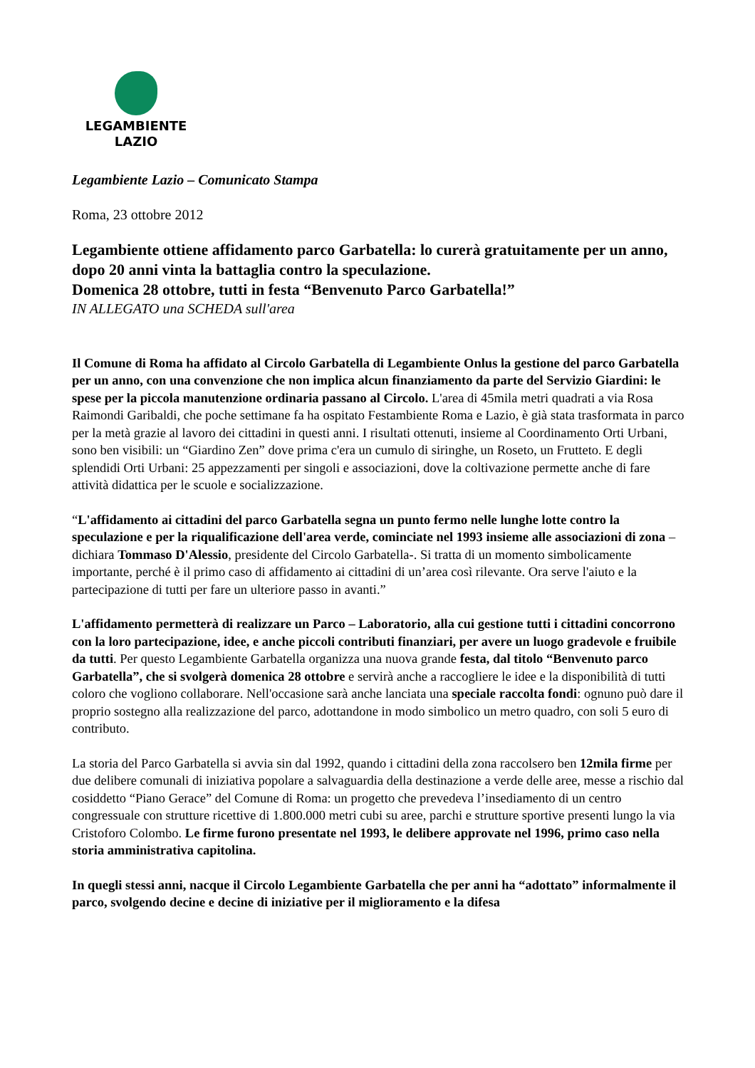LEGAMBIENTE
LAZIO
Legambiente Lazio – Comunicato Stampa
Roma, 23 ottobre 2012
Legambiente ottiene affidamento parco Garbatella: lo curerà gratuitamente per un anno, dopo 20 anni vinta la battaglia contro la speculazione.
Domenica 28 ottobre, tutti in festa “Benvenuto Parco Garbatella!”
IN ALLEGATO una SCHEDA sull'area
Il Comune di Roma ha affidato al Circolo Garbatella di Legambiente Onlus la gestione del parco Garbatella per un anno, con una convenzione che non implica alcun finanziamento da parte del Servizio Giardini: le spese per la piccola manutenzione ordinaria passano al Circolo. L'area di 45mila metri quadrati a via Rosa Raimondi Garibaldi, che poche settimane fa ha ospitato Festambiente Roma e Lazio, è già stata trasformata in parco per la metà grazie al lavoro dei cittadini in questi anni. I risultati ottenuti, insieme al Coordinamento Orti Urbani, sono ben visibili: un “Giardino Zen” dove prima c'era un cumulo di siringhe, un Roseto, un Frutteto. E degli splendidi Orti Urbani: 25 appezzamenti per singoli e associazioni, dove la coltivazione permette anche di fare attività didattica per le scuole e socializzazione.
“L'affidamento ai cittadini del parco Garbatella segna un punto fermo nelle lunghe lotte contro la speculazione e per la riqualificazione dell'area verde, cominciate nel 1993 insieme alle associazioni di zona – dichiara Tommaso D'Alessio, presidente del Circolo Garbatella-. Si tratta di un momento simbolicamente importante, perché è il primo caso di affidamento ai cittadini di un’area così rilevante. Ora serve l'aiuto e la partecipazione di tutti per fare un ulteriore passo in avanti.”
L'affidamento permetterà di realizzare un Parco – Laboratorio, alla cui gestione tutti i cittadini concorrono con la loro partecipazione, idee, e anche piccoli contributi finanziari, per avere un luogo gradevole e fruibile da tutti. Per questo Legambiente Garbatella organizza una nuova grande festa, dal titolo “Benvenuto parco Garbatella”, che si svolgerà domenica 28 ottobre e servirà anche a raccogliere le idee e la disponibilità di tutti coloro che vogliono collaborare. Nell'occasione sarà anche lanciata una speciale raccolta fondi: ognuno può dare il proprio sostegno alla realizzazione del parco, adottandone in modo simbolico un metro quadro, con soli 5 euro di contributo.
La storia del Parco Garbatella si avvia sin dal 1992, quando i cittadini della zona raccolsero ben 12mila firme per due delibere comunali di iniziativa popolare a salvaguardia della destinazione a verde delle aree, messe a rischio dal cosiddetto “Piano Gerace” del Comune di Roma: un progetto che prevedeva l’insediamento di un centro congressuale con strutture ricettive di 1.800.000 metri cubi su aree, parchi e strutture sportive presenti lungo la via Cristoforo Colombo. Le firme furono presentate nel 1993, le delibere approvate nel 1996, primo caso nella storia amministrativa capitolina.
In quegli stessi anni, nacque il Circolo Legambiente Garbatella che per anni ha “adottato” informalmente il parco, svolgendo decine e decine di iniziative per il miglioramento e la difesa